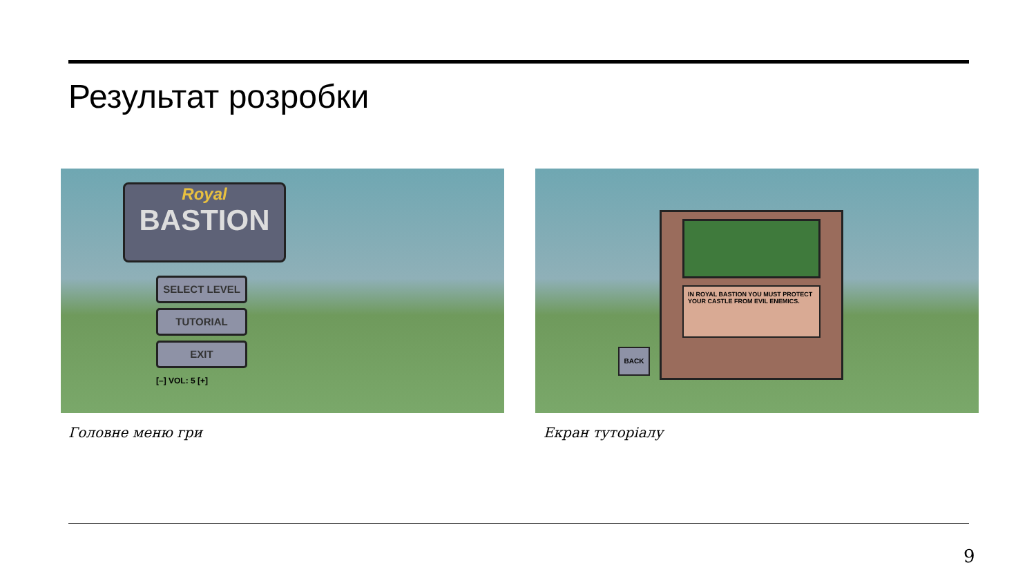Результат розробки
Royal
BASTION
SELECT LEVEL
TUTORIAL
EXIT
[–] VOL: 5 [+]
IN ROYAL BASTION YOU MUST PROTECT YOUR CASTLE FROM EVIL ENEMICS.
BACK
Головне меню гри Екран туторіалу
9